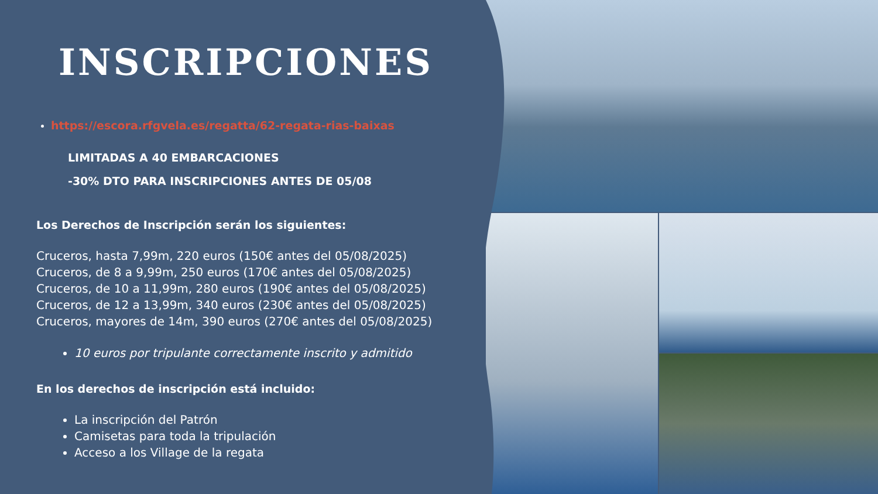INSCRIPCIONES
https://escora.rfgvela.es/regatta/62-regata-rias-baixas
LIMITADAS A 40 EMBARCACIONES
-30% DTO PARA INSCRIPCIONES ANTES DE 05/08
Los Derechos de Inscripción serán los siguientes:
Cruceros, hasta 7,99m, 220 euros (150€ antes del 05/08/2025)
Cruceros, de 8 a 9,99m, 250 euros (170€ antes del 05/08/2025)
Cruceros, de 10 a 11,99m, 280 euros (190€ antes del 05/08/2025)
Cruceros, de 12 a 13,99m, 340 euros (230€ antes del 05/08/2025)
Cruceros, mayores de 14m, 390 euros (270€ antes del 05/08/2025)
10 euros por tripulante correctamente inscrito y admitido
En los derechos de inscripción está incluido:
La inscripción del Patrón
Camisetas para toda la tripulación
Acceso a los Village de la regata